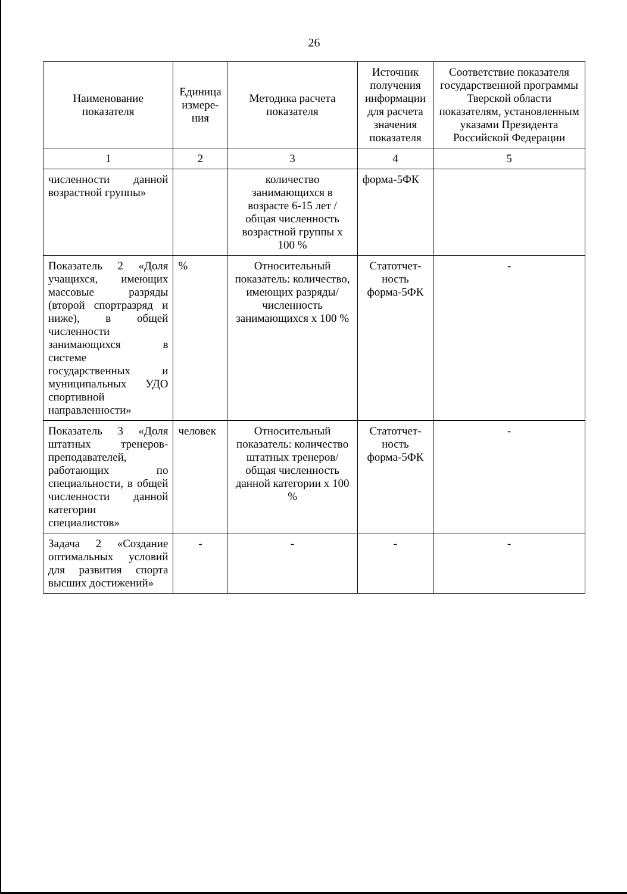26
| Наименование показателя | Единица измере-ния | Методика расчета показателя | Источник получения информации для расчета значения показателя | Соответствие показателя государственной программы Тверской области показателям, установленным указами Президента Российской Федерации |
| --- | --- | --- | --- | --- |
| 1 | 2 | 3 | 4 | 5 |
| численности данной возрастной группы» | | количество занимающихся в возрасте 6-15 лет / общая численность возрастной группы х 100 % | форма-5ФК | |
| Показатель 2 «Доля учащихся, имеющих массовые разряды (второй спортразряд и ниже), в общей численности занимающихся в системе государственных и муниципальных УДО спортивной направленности» | % | Относительный показатель: количество, имеющих разряды/ численность занимающихся х 100 % | Статотчет-ность форма-5ФК | - |
| Показатель 3 «Доля штатных тренеров-преподавателей, работающих по специальности, в общей численности данной категории специалистов» | человек | Относительный показатель: количество штатных тренеров/ общая численность данной категории х 100 % | Статотчет-ность форма-5ФК | - |
| Задача 2 «Создание оптимальных условий для развития спорта высших достижений» | - | - | - | - |